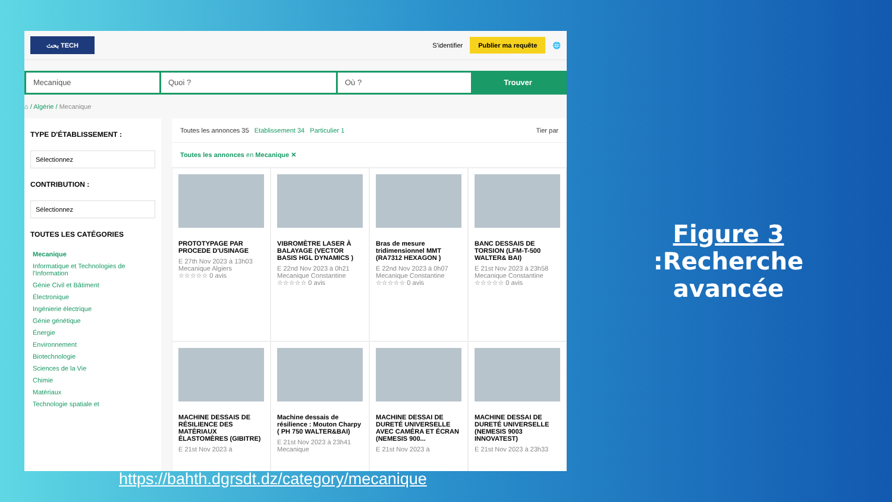بحث TECH
S'identifier Publier ma requête 🌐
Mecanique Quoi ? Où ? Trouver
⌂ / Algérie / Mecanique
TYPE D'ÉTABLISSEMENT :
Sélectionnez
CONTRIBUTION :
Sélectionnez
TOUTES LES CATÉGORIES
Mecanique
Informatique et Technologies de l'Information
Génie Civil et Bâtiment
Électronique
Ingénierie électrique
Génie génétique
Énergie
Environnement
Biotechnologie
Sciences de la Vie
Chimie
Matériaux
Technologie spatiale et
Toutes les annonces 35 Etablissement 34 Particulier 1 Tier par
Toutes les annonces en Mecanique ✕
PROTOTYPAGE PAR PROCEDE D'USINAGE
E 27th Nov 2023 à 13h03 Mecanique Algiers
☆☆☆☆☆ 0 avis
VIBROMÈTRE LASER À BALAYAGE (VECTOR BASIS HGL DYNAMICS )
E 22nd Nov 2023 à 0h21 Mecanique Constantine
☆☆☆☆☆ 0 avis
Bras de mesure tridimensionnel MMT (RA7312 HEXAGON )
E 22nd Nov 2023 à 0h07 Mecanique Constantine
☆☆☆☆☆ 0 avis
BANC DESSAIS DE TORSION (LFM-T-500 WALTER& BAI)
E 21st Nov 2023 à 23h58 Mecanique Constantine
☆☆☆☆☆ 0 avis
MACHINE DESSAIS DE RÉSILIENCE DES MATÉRIAUX ÉLASTOMÈRES (GIBITRE)
E 21st Nov 2023 à
Machine dessais de résilience : Mouton Charpy ( PH 750 WALTER&BAI)
E 21st Nov 2023 à 23h41 Mecanique
MACHINE DESSAI DE DURETÉ UNIVERSELLE AVEC CAMÉRA ET ÉCRAN (NEMESIS 900...
E 21st Nov 2023 à
MACHINE DESSAI DE DURETÉ UNIVERSELLE (NEMESIS 9003 INNOVATEST)
E 21st Nov 2023 à 23h33
Figure 3 :Recherche avancée
https://bahth.dgrsdt.dz/category/mecanique